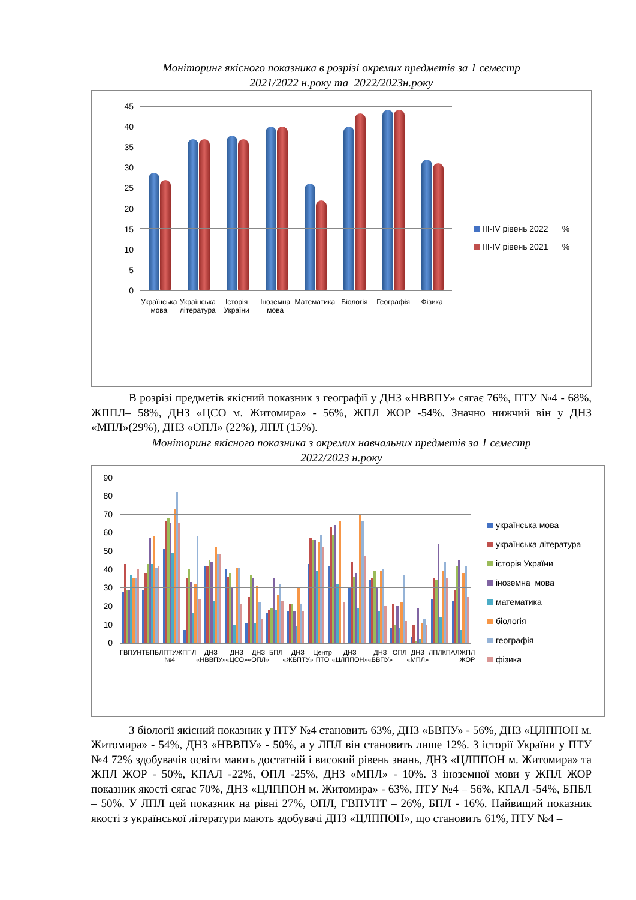Моніторинг якісного показника в розрізі окремих предметів за 1 семестр
2021/2022 н.року та 2022/2023н.року
45
40
35
30
25
20
15
10
5
0
Українська мова Українська література Історія України Іноземна мова Математика Біологія Географія Фізика
ІІІ-IV рівень 2022 %
ІІІ-IV рівень 2021 %
В розрізі предметів якісний показник з географії у ДНЗ «НВВПУ» сягає 76%, ПТУ №4 - 68%, ЖППЛ– 58%, ДНЗ «ЦСО м. Житомира» - 56%, ЖПЛ ЖОР -54%. Значно нижчий він у ДНЗ «МПЛ»(29%), ДНЗ «ОПЛ» (22%), ЛПЛ (15%).
Моніторинг якісного показника з окремих навчальних предметів за 1 семестр
2022/2023 н.року
90
80
70
60
50
40
30
20
10
0
ГВПУНТ БПБЛ ПТУ №4 ЖППЛ ДНЗ «НВВПУ» ДНЗ «ЦСО» ДНЗ «ОПЛ» БПЛ ДНЗ «ЖВПТУ» Центр ПТО ДНЗ «ЦЛППОН» ДНЗ «БВПУ» ОПЛ ДНЗ «МПЛ» ЛПЛ КПАЛ ЖПЛ ЖОР
українська мова
українська література
історія України
іноземна мова
математика
біологія
географія
фізика
З біології якісний показник у ПТУ №4 становить 63%, ДНЗ «БВПУ» - 56%, ДНЗ «ЦЛППОН м. Житомира» - 54%, ДНЗ «НВВПУ» - 50%, а у ЛПЛ він становить лише 12%. З історії України у ПТУ №4 72% здобувачів освіти мають достатній і високий рівень знань, ДНЗ «ЦЛППОН м. Житомира» та ЖПЛ ЖОР - 50%, КПАЛ -22%, ОПЛ -25%, ДНЗ «МПЛ» - 10%. З іноземної мови у ЖПЛ ЖОР показник якості сягає 70%, ДНЗ «ЦЛППОН м. Житомира» - 63%, ПТУ №4 – 56%, КПАЛ -54%, БПБЛ – 50%. У ЛПЛ цей показник на рівні 27%, ОПЛ, ГВПУНТ – 26%, БПЛ - 16%. Найвищий показник якості з української літератури мають здобувачі ДНЗ «ЦЛППОН», що становить 61%, ПТУ №4 –